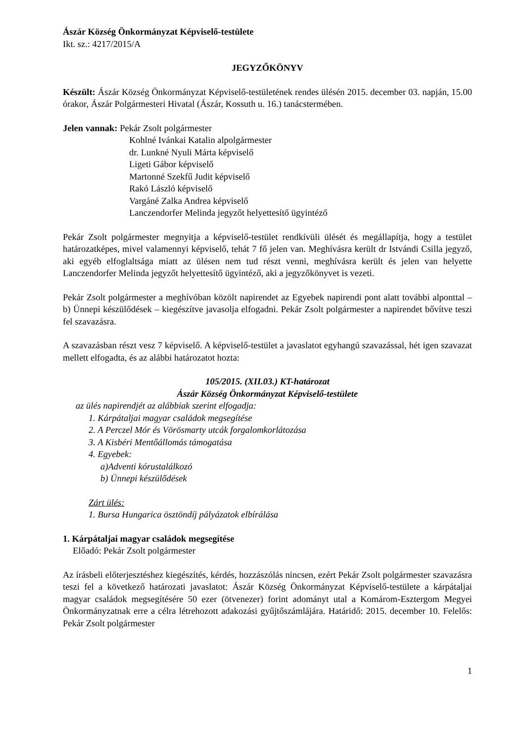Ászár Község Önkormányzat Képviselő-testülete
Ikt. sz.: 4217/2015/A
JEGYZŐKÖNYV
Készült: Ászár Község Önkormányzat Képviselő-testületének rendes ülésén 2015. december 03. napján, 15.00 órakor, Ászár Polgármesteri Hivatal (Ászár, Kossuth u. 16.) tanácstermében.
Jelen vannak: Pekár Zsolt polgármester
Kohlné Ivánkai Katalin alpolgármester
dr. Lunkné Nyuli Márta képviselő
Ligeti Gábor képviselő
Martonné Szekfű Judit képviselő
Rakó László képviselő
Vargáné Zalka Andrea képviselő
Lanczendorfer Melinda jegyzőt helyettesítő ügyintéző
Pekár Zsolt polgármester megnyitja a képviselő-testület rendkívüli ülését és megállapítja, hogy a testület határozatképes, mivel valamennyi képviselő, tehát 7 fő jelen van. Meghívásra került dr Istvándi Csilla jegyző, aki egyéb elfoglaltsága miatt az ülésen nem tud részt venni, meghívásra került és jelen van helyette Lanczendorfer Melinda jegyzőt helyettesítő ügyintéző, aki a jegyzőkönyvet is vezeti.
Pekár Zsolt polgármester a meghívóban közölt napirendet az Egyebek napirendi pont alatt további alponttal – b) Ünnepi készülődések – kiegészítve javasolja elfogadni. Pekár Zsolt polgármester a napirendet bővítve teszi fel szavazásra.
A szavazásban részt vesz 7 képviselő. A képviselő-testület a javaslatot egyhangú szavazással, hét igen szavazat mellett elfogadta, és az alábbi határozatot hozta:
105/2015. (XII.03.) KT-határozat
Ászár Község Önkormányzat Képviselő-testülete
az ülés napirendjét az alábbiak szerint elfogadja:
1. Kárpátaljai magyar családok megsegítése
2. A Perczel Mór és Vörösmarty utcák forgalomkorlátozása
3. A Kisbéri Mentőállomás támogatása
4. Egyebek:
a)Adventi kórustalálkozó
b) Ünnepi készülődések
Zárt ülés:
1. Bursa Hungarica ösztöndíj pályázatok elbírálása
1. Kárpátaljai magyar családok megsegítése
Előadó: Pekár Zsolt polgármester
Az írásbeli előterjesztéshez kiegészítés, kérdés, hozzászólás nincsen, ezért Pekár Zsolt polgármester szavazásra teszi fel a következő határozati javaslatot: Ászár Község Önkormányzat Képviselő-testülete a kárpátaljai magyar családok megsegítésére 50 ezer (ötvenezer) forint adományt utal a Komárom-Esztergom Megyei Önkormányzatnak erre a célra létrehozott adakozási gyűjtőszámlájára. Határidő: 2015. december 10. Felelős: Pekár Zsolt polgármester
1